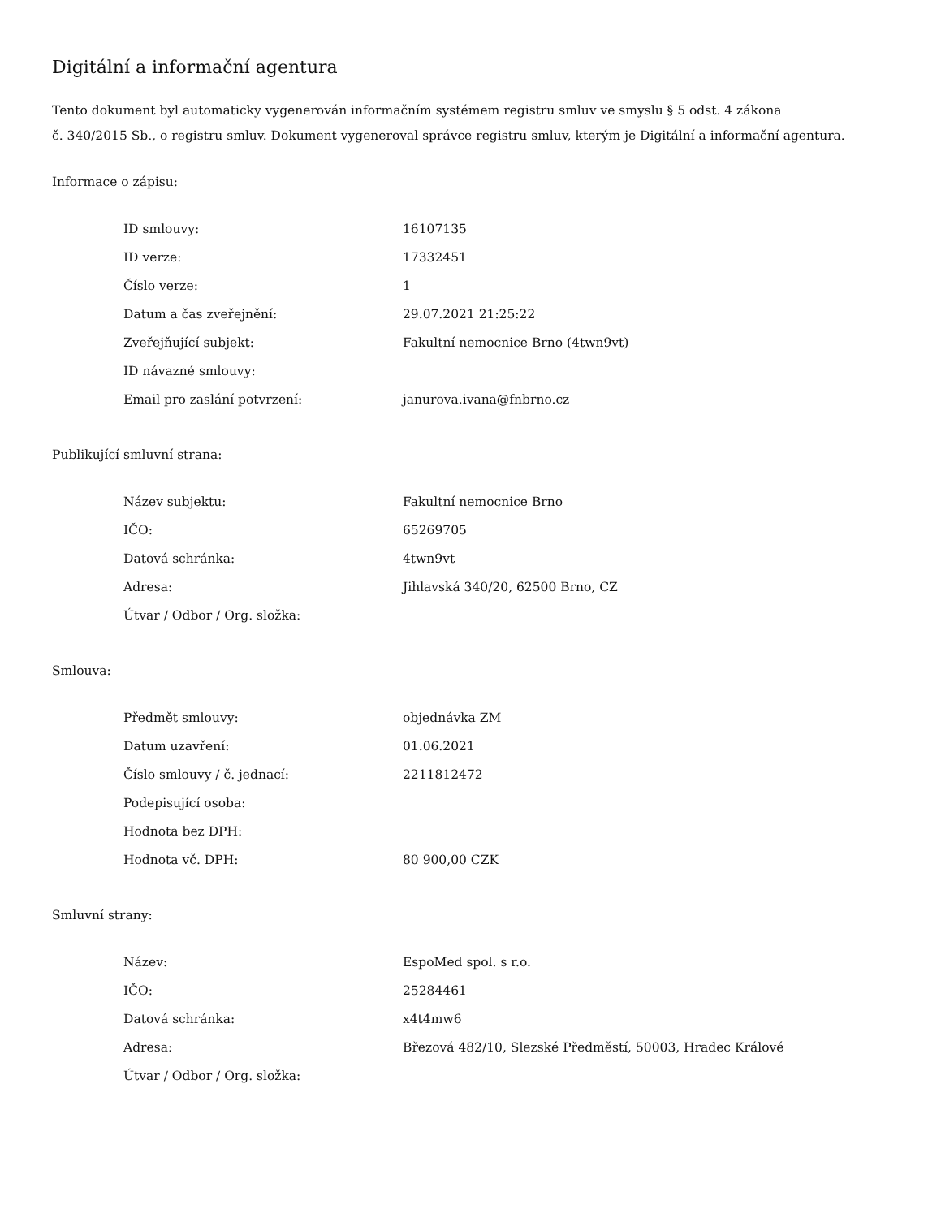Digitální a informační agentura
Tento dokument byl automaticky vygenerován informačním systémem registru smluv ve smyslu § 5 odst. 4 zákona
č. 340/2015 Sb., o registru smluv. Dokument vygeneroval správce registru smluv, kterým je Digitální a informační agentura.
Informace o zápisu:
| ID smlouvy: | 16107135 |
| ID verze: | 17332451 |
| Číslo verze: | 1 |
| Datum a čas zveřejnění: | 29.07.2021 21:25:22 |
| Zveřejňující subjekt: | Fakultní nemocnice Brno (4twn9vt) |
| ID návazné smlouvy: | |
| Email pro zaslání potvrzení: | janurova.ivana@fnbrno.cz |
Publikující smluvní strana:
| Název subjektu: | Fakultní nemocnice Brno |
| IČO: | 65269705 |
| Datová schránka: | 4twn9vt |
| Adresa: | Jihlavská 340/20, 62500 Brno, CZ |
| Útvar / Odbor / Org. složka: | |
Smlouva:
| Předmět smlouvy: | objednávka ZM |
| Datum uzavření: | 01.06.2021 |
| Číslo smlouvy / č. jednací: | 2211812472 |
| Podepisující osoba: | |
| Hodnota bez DPH: | |
| Hodnota vč. DPH: | 80 900,00 CZK |
Smluvní strany:
| Název: | EspoMed spol. s r.o. |
| IČO: | 25284461 |
| Datová schránka: | x4t4mw6 |
| Adresa: | Březová 482/10, Slezské Předměstí, 50003, Hradec Králové |
| Útvar / Odbor / Org. složka: | |